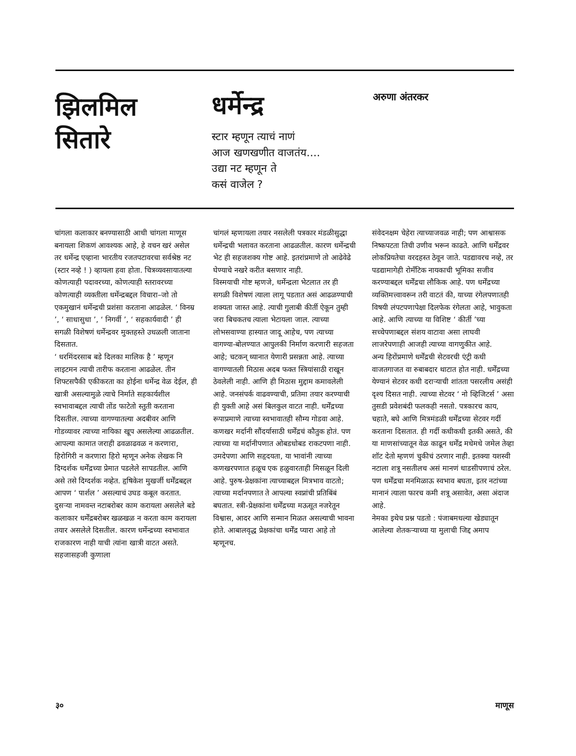झिलमिल
सितारे
धर्मेन्द्र
स्टार म्हणून त्याचं नाणं
आज खणखणीत वाजतंय....
उद्या नट म्हणून ते
कसं वाजेल ?
अरुणा अंतरकर
चांगला कलाकार बनण्यासाठी आधी चांगला माणूस बनायला शिकणं आवश्यक आहे, हे वचन खरं असेल तर धर्मेन्द्र एव्हाना भारतीय रजतपटावरचा सर्वश्रेष्ठ नट (स्टार नव्हे ! ) व्हायला हवा होता. चित्रव्यवसायातल्या कोणत्याही पदावरच्या, कोणत्याही स्तरावरच्या कोणत्याही व्यक्तीला धर्मेन्द्रबद्दल विचारा–जो तो एकमुखानं धर्मेन्द्रची प्रशंसा करताना आढळेल. ‘ विनम्र ’, ‘ साधासुधा ’, ‘ निगर्वी ’, ‘ सहकार्यवादी ’ ही सगळी विशेषणं धर्मेन्द्रवर मुक्तहस्ते उधळली जाताना दिसतात.
‘ धरमिंदरसाब बडे दिलका मालिक है ’ म्हणून लाइटमन त्याची तारीफ करताना आढळेल. तीन शिफ्टसपैकी एकीकरता का होईना धर्मेन्द्र वेळ देईल, ही खात्री असल्यामुळे त्याचे निर्माते सहकार्यशील स्वभावाबद्दल त्याची तोंड फाटेतो स्तुती करताना दिसतील. त्याच्या वागण्यातल्या अदबीवर आणि गोडव्यावर त्याच्या नायिका खूप असलेल्या आढळतील. आपल्या कामात जराही ढवळाढवळ न करणारा, हिरोगिरी न करणारा हिरो म्हणून अनेक लेखक नि दिग्दर्शक धर्मेंद्रच्या प्रेमात पडलेले सापडतील. आणि असे तसे दिग्दर्शक नव्हेत. हृषिकेश मुखर्जी धर्मेंद्रबद्दल आपण ‘ पार्शल ’ असल्याचं उघड कबूल करतात. दुसऱ्या नामवन्त नटाबरोबर काम करायला असलेले बडे कलाकार धर्मेंद्रबरोबर खळखळ न करता काम करायला तयार असलेले दिसतील. कारण धर्मेन्द्रच्या स्वभावात राजकारण नाही याची त्यांना खात्री वाटत असते. सहजासहजी कुणाला
चांगलं म्हणायला तयार नसलेली पत्रकार मंडळीसुद्धा धर्मेन्द्रची भलावत करताना आढळतील. कारण धर्मेन्द्रची भेट ही सहजशक्य गोष्ट आहे. इतरांप्रमाणे तो आढेवेढे घेण्याचे नखरे करीत बसणार नाही.
विस्मयाची गोष्ट म्हणजे, धर्मेन्द्रला भेटलात तर ही सगळी विशेषणं त्याला लागू पडतात असं आढळण्याची शक्यता जास्त आहे. त्याची गुलाबी कीर्ती ऐकून तुम्ही जरा बिचकतच त्याला भेटायला जाल. त्याच्या लोभसवाण्या हास्यात जादू आहेच, पण त्याच्या वागण्या-बोलण्यात आपुलकी निर्माण करणारी सहजता आहे; चटकन् ध्यानात येणारी प्रसन्नता आहे. त्याच्या वागण्यातली मिठास अदब फक्त स्त्रियांसाठी राखून ठेवलेली नाही. आणि ही मिठास मुद्दाम कमावलेली आहे. जनसंपर्क वाढवण्याची, प्रतिमा तयार करण्याची ही युक्ती आहे असं बिलकुल वाटत नाही. धर्मेंद्रच्या रूपाप्रमाणे त्याच्या स्वभावातही सौम्य गोडवा आहे. कणखर मर्दानी सौंदर्यासाठी धर्मेंद्रचं कौतुक होतं. पण त्याच्या या मर्दानीपणात ओबडधोबड राकटपणा नाही. उमदेपणा आणि सहृदयता, या भावांनी त्याच्या कणखरपणात हळूच एक हळुवारताही मिसळून दिली आहे. पुरुष-प्रेक्षकांना त्याच्याबद्दल मित्रभाव वाटतो; त्याच्या मर्दानपणात ते आपल्या स्वप्नांची प्रतिबिंबं बघतात. स्त्री-प्रेक्षकांना धर्मेंद्रच्या मऊसूत नजरेतून विश्वास, आदर आणि सन्मान मिळत असल्याची भावना होते. आबालवृद्ध प्रेक्षकांचा धर्मेंद्र प्यारा आहे तो म्हणूनच.
संवेदनक्षम चेहेरा त्याच्याजवळ नाही; पण आश्वासक निष्कपटता तिची उणीव भरून काढते. आणि धर्मेंद्रवर लोकप्रियतेचा वरदहस्त ठेवून जाते. पडद्यावरच नव्हे, तर पडद्यामागेही रोमँटिक नायकाची भूमिका सजीव करण्याबद्दल धर्मेंद्रचा लौकिक आहे. पण धर्मेंद्रच्या व्यक्तिमत्त्वावरून तरी वाटतं की, याच्या रंगेलपणातही विषयी लंपटपणापेक्षा दिलफेक रंगेलता आहे, भावुकता आहे. आणि त्याच्या या विशिष्ट ‘ कीर्ती ’च्या सच्चेपणाबद्दल संशय वाटावा असा लाघवी लाजरेपणाही आजही त्याच्या वागणुकीत आहे.
अन्य हिरोंप्रमाणे धर्मेंद्रची सेटवरची एंट्री कधी वाजतगाजत वा रुबाबदार थाटात होत नाही. धर्मेंद्रच्या येण्यानं सेटवर कधी दराऱ्याची शांतता पसरलीय असंही दृश्य दिसत नाही. त्याच्या सेटवर ‘ नो व्हिजिटर्स ’ असा तुसडी प्रवेशबंदी फलकही नसतो. पत्रकारच काय, चहाते, बघे आणि मित्रमंडळी धर्मेंद्रच्या सेटवर गर्दी करताना दिसतात. ही गर्दी कधीकधी इतकी असते, की या माणसांच्यातून वेळ काढून धर्मेंद्र मधेमधे जमेल तेव्हा शॉट देतो म्हणणं चुकीचं ठरणार नाही. इतक्या यशस्वी नटाला शत्रू नसतीलच असं मानणं धाडसीपणाचं ठरेल. पण धर्मेंद्रचा मनमिळाऊ स्वभाव बघता, इतर नटांच्या मानानं त्याला फारच कमी शत्रू असावेत, असा अंदाज आहे.
नेमका इथेच प्रश्न पडतो : पंजाबमधल्या खेड्यातून आलेल्या शेतकऱ्याच्या या मुलाची जिद्द अमाप
३० माणूस